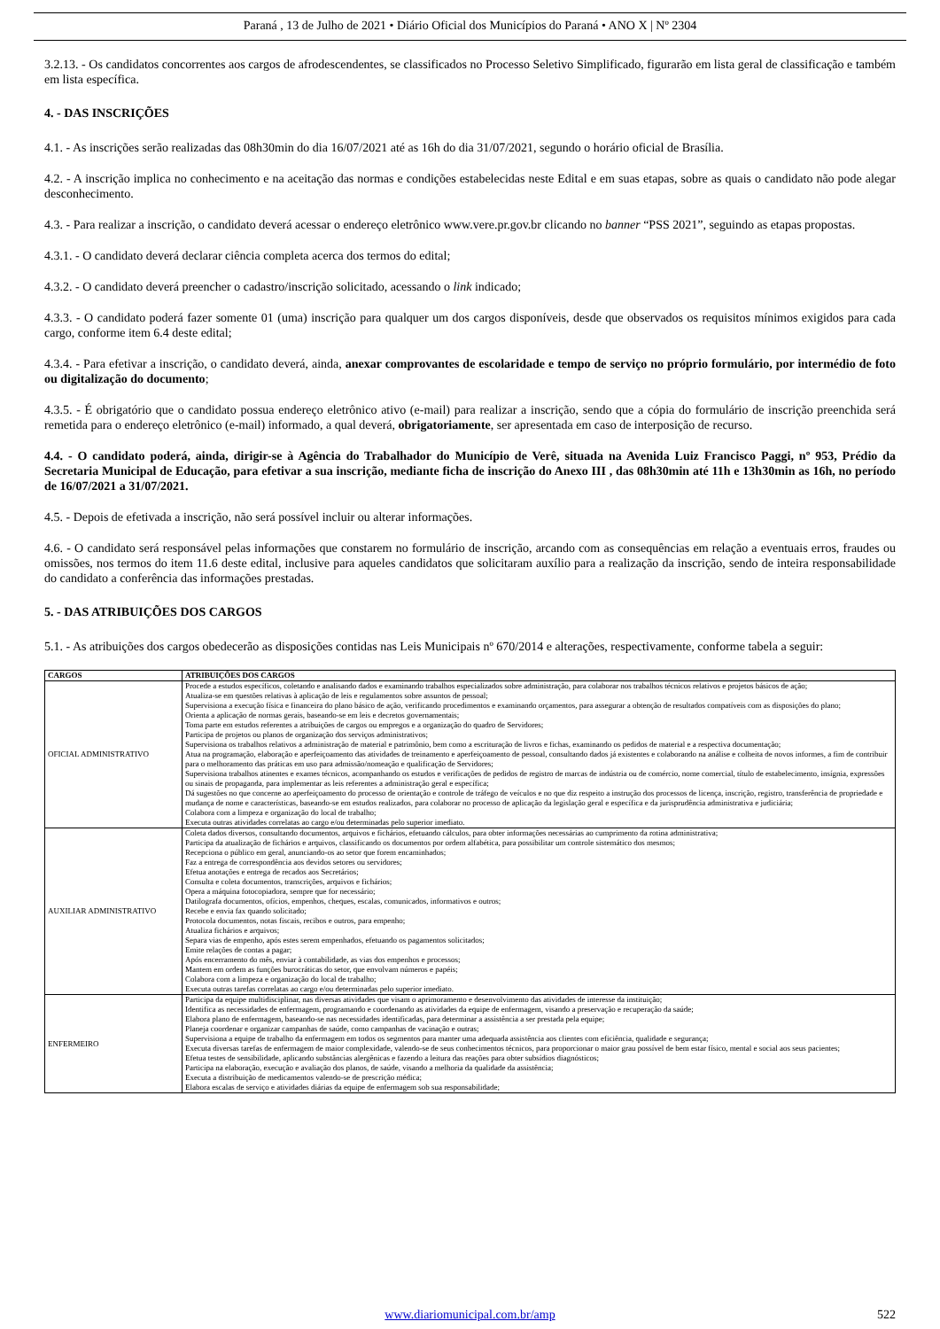Paraná , 13 de Julho de 2021 • Diário Oficial dos Municípios do Paraná • ANO X | Nº 2304
3.2.13. - Os candidatos concorrentes aos cargos de afrodescendentes, se classificados no Processo Seletivo Simplificado, figurarão em lista geral de classificação e também em lista específica.
4. - DAS INSCRIÇÕES
4.1. - As inscrições serão realizadas das 08h30min do dia 16/07/2021 até as 16h do dia 31/07/2021, segundo o horário oficial de Brasília.
4.2. - A inscrição implica no conhecimento e na aceitação das normas e condições estabelecidas neste Edital e em suas etapas, sobre as quais o candidato não pode alegar desconhecimento.
4.3. - Para realizar a inscrição, o candidato deverá acessar o endereço eletrônico www.vere.pr.gov.br clicando no banner “PSS 2021”, seguindo as etapas propostas.
4.3.1. - O candidato deverá declarar ciência completa acerca dos termos do edital;
4.3.2. - O candidato deverá preencher o cadastro/inscrição solicitado, acessando o link indicado;
4.3.3. - O candidato poderá fazer somente 01 (uma) inscrição para qualquer um dos cargos disponíveis, desde que observados os requisitos mínimos exigidos para cada cargo, conforme item 6.4 deste edital;
4.3.4. - Para efetivar a inscrição, o candidato deverá, ainda, anexar comprovantes de escolaridade e tempo de serviço no próprio formulário, por intermédio de foto ou digitalização do documento;
4.3.5. - É obrigatório que o candidato possua endereço eletrônico ativo (e-mail) para realizar a inscrição, sendo que a cópia do formulário de inscrição preenchida será remetida para o endereço eletrônico (e-mail) informado, a qual deverá, obrigatoriamente, ser apresentada em caso de interposição de recurso.
4.4. - O candidato poderá, ainda, dirigir-se à Agência do Trabalhador do Município de Verê, situada na Avenida Luiz Francisco Paggi, nº 953, Prédio da Secretaria Municipal de Educação, para efetivar a sua inscrição, mediante ficha de inscrição do Anexo III , das 08h30min até 11h e 13h30min as 16h, no período de 16/07/2021 a 31/07/2021.
4.5. - Depois de efetivada a inscrição, não será possível incluir ou alterar informações.
4.6. - O candidato será responsável pelas informações que constarem no formulário de inscrição, arcando com as consequências em relação a eventuais erros, fraudes ou omissões, nos termos do item 11.6 deste edital, inclusive para aqueles candidatos que solicitaram auxílio para a realização da inscrição, sendo de inteira responsabilidade do candidato a conferência das informações prestadas.
5. - DAS ATRIBUIÇÕES DOS CARGOS
5.1. - As atribuições dos cargos obedecerão as disposições contidas nas Leis Municipais nº 670/2014 e alterações, respectivamente, conforme tabela a seguir:
| CARGOS | ATRIBUIÇÕES DOS CARGOS |
| --- | --- |
| OFICIAL ADMINISTRATIVO | Procede a estudos específicos, coletando e analisando dados e examinando trabalhos especializados sobre administração, para colaborar nos trabalhos técnicos relativos e projetos básicos de ação; Atualiza-se em questões relativas à aplicação de leis e regulamentos sobre assuntos de pessoal; Supervisiona a execução física e financeira do plano básico de ação, verificando procedimentos e examinando orçamentos, para assegurar a obtenção de resultados compatíveis com as disposições do plano; Orienta a aplicação de normas gerais, baseando-se em leis e decretos governamentais; Toma parte em estudos referentes a atribuições de cargos ou empregos e a organização do quadro de Servidores; Participa de projetos ou planos de organização dos serviços administrativos; Supervisiona os trabalhos relativos a administração de material e patrimônio, bem como a escrituração de livros e fichas, examinando os pedidos de material e a respectiva documentação; Atua na programação, elaboração e aperfeiçoamento das atividades de treinamento e aperfeiçoamento de pessoal, consultando dados já existentes e colaborando na análise e colheita de novos informes, a fim de contribuir para o melhoramento das práticas em uso para admissão/nomeação e qualificação de Servidores; Supervisiona trabalhos atinentes e exames técnicos, acompanhando os estudos e verificações de pedidos de registro de marcas de indústria ou de comércio, nome comercial, título de estabelecimento, insígnia, expressões ou sinais de propaganda, para implementar as leis referentes a administração geral e específica; Dá sugestões no que concerne ao aperfeiçoamento do processo de orientação e controle de tráfego de veículos e no que diz respeito a instrução dos processos de licença, inscrição, registro, transferência de propriedade e mudança de nome e características, baseando-se em estudos realizados, para colaborar no processo de aplicação da legislação geral e específica e da jurisprudência administrativa e judiciária; Colabora com a limpeza e organização do local de trabalho; Executa outras atividades correlatas ao cargo e/ou determinadas pelo superior imediato. |
| AUXILIAR ADMINISTRATIVO | Coleta dados diversos, consultando documentos, arquivos e fichários, efetuando cálculos, para obter informações necessárias ao cumprimento da rotina administrativa; Participa da atualização de fichários e arquivos, classificando os documentos por ordem alfabética, para possibilitar um controle sistemático dos mesmos; Recepciona o público em geral, anunciando-os ao setor que forem encaminhados; Faz a entrega de correspondência aos devidos setores ou servidores; Efetua anotações e entrega de recados aos Secretários; Consulta e coleta documentos, transcrições, arquivos e fichários; Opera a máquina fotocopiadora, sempre que for necessário; Datilografa documentos, ofícios, empenhos, cheques, escalas, comunicados, informativos e outros; Recebe e envia fax quando solicitado; Protocola documentos, notas fiscais, recibos e outros, para empenho; Atualiza fichários e arquivos; Separa vias de empenho, após estes serem empenhados, efetuando os pagamentos solicitados; Emite relações de contas a pagar; Após encerramento do mês, enviar à contabilidade, as vias dos empenhos e processos; Mantem em ordem as funções burocráticas do setor, que envolvam números e papéis; Colabora com a limpeza e organização do local de trabalho; Executa outras tarefas correlatas ao cargo e/ou determinadas pelo superior imediato. |
| ENFERMEIRO | Participa da equipe multidisciplinar, nas diversas atividades que visam o aprimoramento e desenvolvimento das atividades de interesse da instituição; Identifica as necessidades de enfermagem, programando e coordenando as atividades da equipe de enfermagem, visando a preservação e recuperação da saúde; Elabora plano de enfermagem, baseando-se nas necessidades identificadas, para determinar a assistência a ser prestada pela equipe; Planeja coordenar e organizar campanhas de saúde, como campanhas de vacinação e outras; Supervisiona a equipe de trabalho da enfermagem em todos os segmentos para manter uma adequada assistência aos clientes com eficiência, qualidade e segurança; Executa diversas tarefas de enfermagem de maior complexidade, valendo-se de seus conhecimentos técnicos, para proporcionar o maior grau possível de bem estar físico, mental e social aos seus pacientes; Efetua testes de sensibilidade, aplicando substâncias alergênicas e fazendo a leitura das reações para obter subsídios diagnósticos; Participa na elaboração, execução e avaliação dos planos, de saúde, visando a melhoria da qualidade da assistência; Executa a distribuição de medicamentos valendo-se de prescrição médica; Elabora escalas de serviço e atividades diárias da equipe de enfermagem sob sua responsabilidade; |
www.diariomunicipal.com.br/amp 522